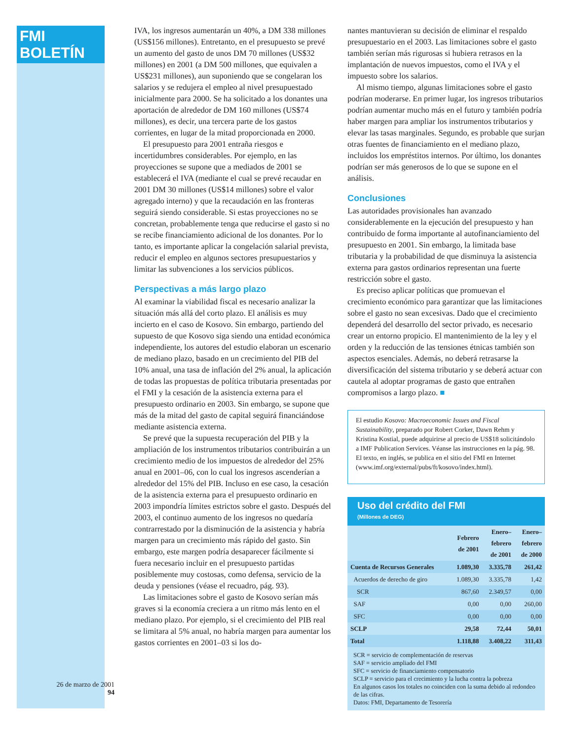FMI BOLETÍN
26 de marzo de 2001
94
IVA, los ingresos aumentarán un 40%, a DM 338 millones (US$156 millones). Entretanto, en el presupuesto se prevé un aumento del gasto de unos DM 70 millones (US$32 millones) en 2001 (a DM 500 millones, que equivalen a US$231 millones), aun suponiendo que se congelaran los salarios y se redujera el empleo al nivel presupuestado inicialmente para 2000. Se ha solicitado a los donantes una aportación de alrededor de DM 160 millones (US$74 millones), es decir, una tercera parte de los gastos corrientes, en lugar de la mitad proporcionada en 2000.
El presupuesto para 2001 entraña riesgos e incertidumbres considerables. Por ejemplo, en las proyecciones se supone que a mediados de 2001 se establecerá el IVA (mediante el cual se prevé recaudar en 2001 DM 30 millones (US$14 millones) sobre el valor agregado interno) y que la recaudación en las fronteras seguirá siendo considerable. Si estas proyecciones no se concretan, probablemente tenga que reducirse el gasto si no se recibe financiamiento adicional de los donantes. Por lo tanto, es importante aplicar la congelación salarial prevista, reducir el empleo en algunos sectores presupuestarios y limitar las subvenciones a los servicios públicos.
Perspectivas a más largo plazo
Al examinar la viabilidad fiscal es necesario analizar la situación más allá del corto plazo. El análisis es muy incierto en el caso de Kosovo. Sin embargo, partiendo del supuesto de que Kosovo siga siendo una entidad económica independiente, los autores del estudio elaboran un escenario de mediano plazo, basado en un crecimiento del PIB del 10% anual, una tasa de inflación del 2% anual, la aplicación de todas las propuestas de política tributaria presentadas por el FMI y la cesación de la asistencia externa para el presupuesto ordinario en 2003. Sin embargo, se supone que más de la mitad del gasto de capital seguirá financiándose mediante asistencia externa.
Se prevé que la supuesta recuperación del PIB y la ampliación de los instrumentos tributarios contribuirán a un crecimiento medio de los impuestos de alrededor del 25% anual en 2001–06, con lo cual los ingresos ascenderían a alrededor del 15% del PIB. Incluso en ese caso, la cesación de la asistencia externa para el presupuesto ordinario en 2003 impondría límites estrictos sobre el gasto. Después del 2003, el continuo aumento de los ingresos no quedaría contrarrestado por la disminución de la asistencia y habría margen para un crecimiento más rápido del gasto. Sin embargo, este margen podría desaparecer fácilmente si fuera necesario incluir en el presupuesto partidas posiblemente muy costosas, como defensa, servicio de la deuda y pensiones (véase el recuadro, pág. 93).
Las limitaciones sobre el gasto de Kosovo serían más graves si la economía creciera a un ritmo más lento en el mediano plazo. Por ejemplo, si el crecimiento del PIB real se limitara al 5% anual, no habría margen para aumentar los gastos corrientes en 2001–03 si los do-
nantes mantuvieran su decisión de eliminar el respaldo presupuestario en el 2003. Las limitaciones sobre el gasto también serían más rigurosas si hubiera retrasos en la implantación de nuevos impuestos, como el IVA y el impuesto sobre los salarios.
Al mismo tiempo, algunas limitaciones sobre el gasto podrían moderarse. En primer lugar, los ingresos tributarios podrían aumentar mucho más en el futuro y también podría haber margen para ampliar los instrumentos tributarios y elevar las tasas marginales. Segundo, es probable que surjan otras fuentes de financiamiento en el mediano plazo, incluidos los empréstitos internos. Por último, los donantes podrían ser más generosos de lo que se supone en el análisis.
Conclusiones
Las autoridades provisionales han avanzado considerablemente en la ejecución del presupuesto y han contribuido de forma importante al autofinanciamiento del presupuesto en 2001. Sin embargo, la limitada base tributaria y la probabilidad de que disminuya la asistencia externa para gastos ordinarios representan una fuerte restricción sobre el gasto.
Es preciso aplicar políticas que promuevan el crecimiento económico para garantizar que las limitaciones sobre el gasto no sean excesivas. Dado que el crecimiento dependerá del desarrollo del sector privado, es necesario crear un entorno propicio. El mantenimiento de la ley y el orden y la reducción de las tensiones étnicas también son aspectos esenciales. Además, no deberá retrasarse la diversificación del sistema tributario y se deberá actuar con cautela al adoptar programas de gasto que entrañen compromisos a largo plazo. ■
El estudio Kosovo: Macroeconomic Issues and Fiscal Sustainability, preparado por Robert Corker, Dawn Rehm y Kristina Kostial, puede adquirirse al precio de US$18 solicitándolo a IMF Publication Services. Véanse las instrucciones en la pág. 98. El texto, en inglés, se publica en el sitio del FMI en Internet (www.imf.org/external/pubs/ft/kosovo/index.html).
Uso del crédito del FMI
(Millones de DEG)
| | Febrero de 2001 | Enero– febrero de 2001 | Enero– febrero de 2000 |
| --- | --- | --- | --- |
| Cuenta de Recursos Generales | 1.089,30 | 3.335,78 | 261,42 |
| Acuerdos de derecho de giro | 1.089,30 | 3.335,78 | 1,42 |
| SCR | 867,60 | 2.349,57 | 0,00 |
| SAF | 0,00 | 0,00 | 260,00 |
| SFC | 0,00 | 0,00 | 0,00 |
| SCLP | 29,58 | 72,44 | 50,01 |
| Total | 1.118,88 | 3.408,22 | 311,43 |
SCR = servicio de complementación de reservas
SAF = servicio ampliado del FMI
SFC = servicio de financiamiento compensatorio
SCLP = servicio para el crecimiento y la lucha contra la pobreza
En algunos casos los totales no coinciden con la suma debido al redondeo de las cifras.
Datos: FMI, Departamento de Tesorería